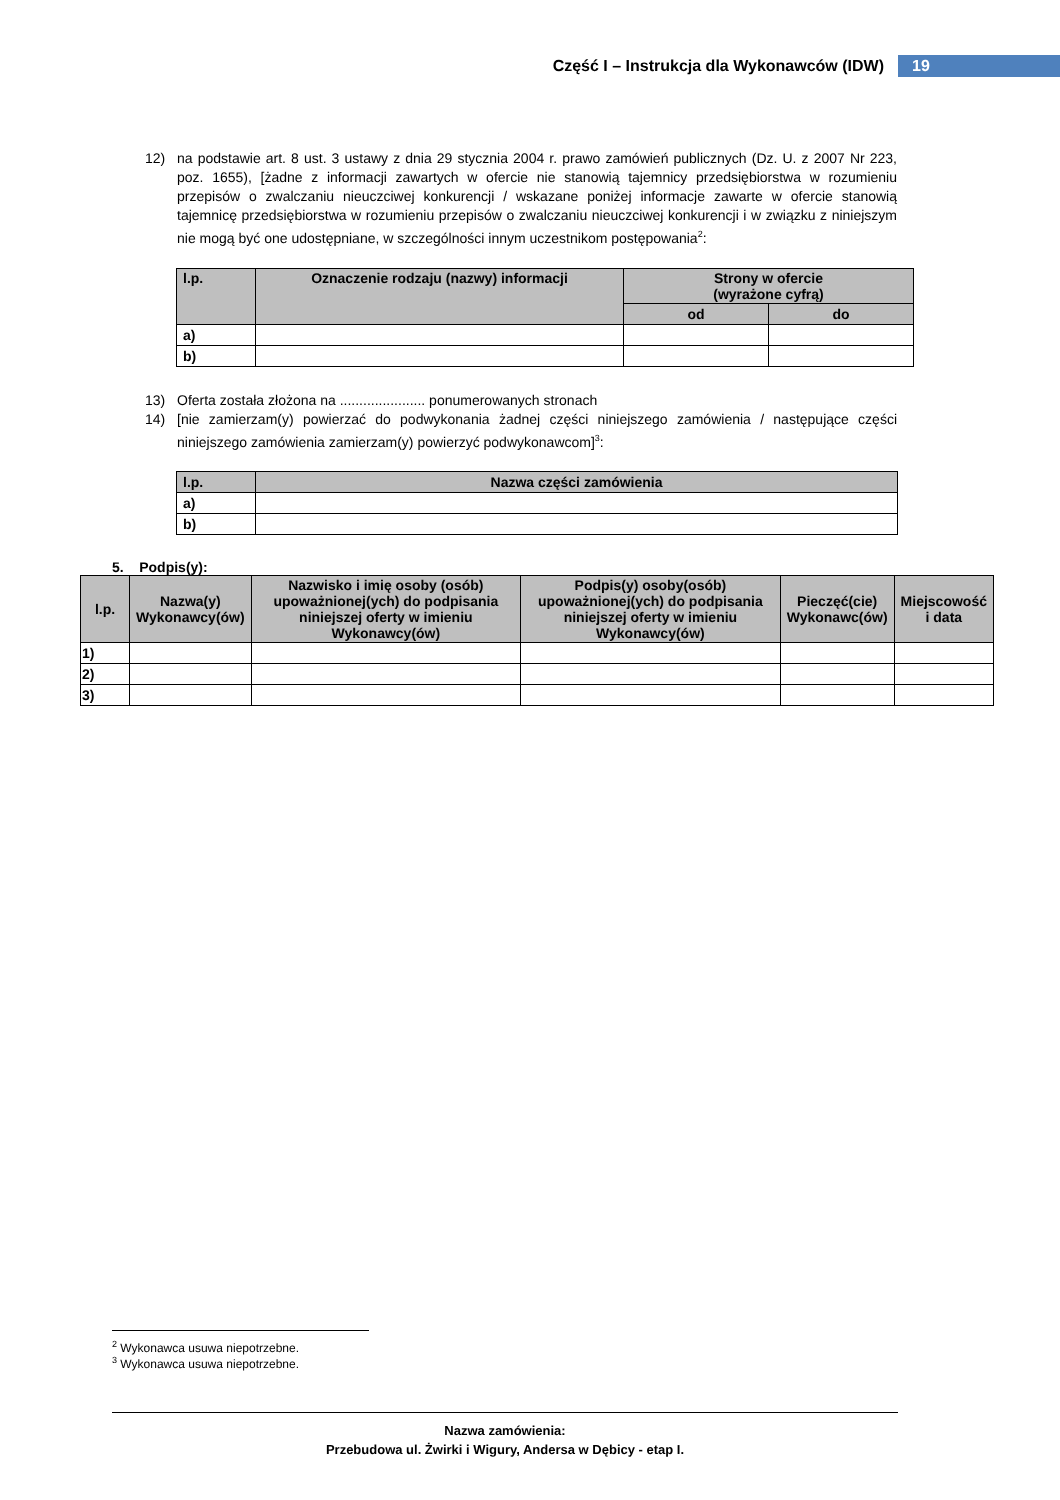Część I – Instrukcja dla Wykonawców (IDW) 19
12) na podstawie art. 8 ust. 3 ustawy z dnia 29 stycznia 2004 r. prawo zamówień publicznych (Dz. U. z 2007 Nr 223, poz. 1655), [żadne z informacji zawartych w ofercie nie stanowią tajemnicy przedsiębiorstwa w rozumieniu przepisów o zwalczaniu nieuczciwej konkurencji / wskazane poniżej informacje zawarte w ofercie stanowią tajemnicę przedsiębiorstwa w rozumieniu przepisów o zwalczaniu nieuczciwej konkurencji i w związku z niniejszym nie mogą być one udostępniane, w szczególności innym uczestnikom postępowania<sup>2</sup>:
| l.p. | Oznaczenie rodzaju (nazwy) informacji | Strony w ofercie (wyrażone cyfrą) | |
| --- | --- | --- | --- |
| | | od | do |
| a) | | | |
| b) | | | |
13) Oferta została złożona na ...................... ponumerowanych stronach
14) [nie zamierzam(y) powierzać do podwykonania żadnej części niniejszego zamówienia / następujące części niniejszego zamówienia zamierzam(y) powierzyć podwykonawcom]<sup>3</sup>:
| l.p. | Nazwa części zamówienia |
| --- | --- |
| a) | |
| b) | |
5. Podpis(y):
| l.p. | Nazwa(y) Wykonawcy(ów) | Nazwisko i imię osoby (osób) upoważnionej(ych) do podpisania niniejszej oferty w imieniu Wykonawcy(ów) | Podpis(y) osoby(osób) upoważnionej(ych) do podpisania niniejszej oferty w imieniu Wykonawcy(ów) | Pieczęć(cie) Wykonawc(ów) | Miejscowość i data |
| --- | --- | --- | --- | --- | --- |
| 1) | | | | | |
| 2) | | | | | |
| 3) | | | | | |
<sup>2</sup> Wykonawca usuwa niepotrzebne.
<sup>3</sup> Wykonawca usuwa niepotrzebne.
Nazwa zamówienia:
Przebudowa ul. Żwirki i Wigury, Andersa w Dębicy - etap I.